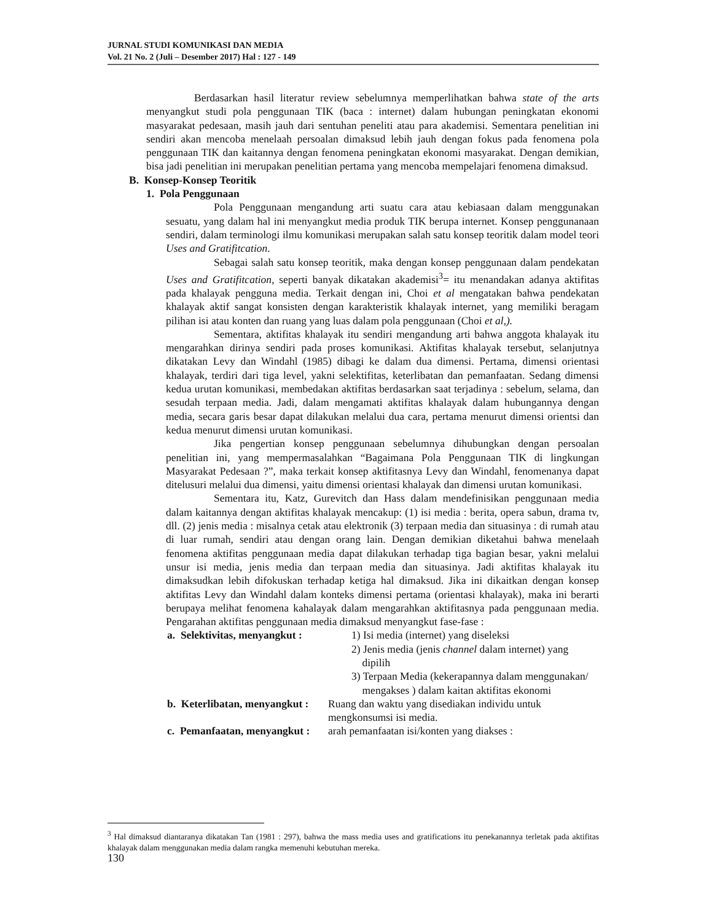JURNAL STUDI KOMUNIKASI DAN MEDIA
Vol. 21 No. 2 (Juli – Desember 2017) Hal : 127 - 149
Berdasarkan hasil literatur review sebelumnya memperlihatkan bahwa state of the arts menyangkut studi pola penggunaan TIK (baca : internet) dalam hubungan peningkatan ekonomi masyarakat pedesaan, masih jauh dari sentuhan peneliti atau para akademisi. Sementara penelitian ini sendiri akan mencoba menelaah persoalan dimaksud lebih jauh dengan fokus pada fenomena pola penggunaan TIK dan kaitannya dengan fenomena peningkatan ekonomi masyarakat. Dengan demikian, bisa jadi penelitian ini merupakan penelitian pertama yang mencoba mempelajari fenomena dimaksud.
B. Konsep-Konsep Teoritik
1. Pola Penggunaan
Pola Penggunaan mengandung arti suatu cara atau kebiasaan dalam menggunakan sesuatu, yang dalam hal ini menyangkut media produk TIK berupa internet. Konsep penggunanaan sendiri, dalam terminologi ilmu komunikasi merupakan salah satu konsep teoritik dalam model teori Uses and Gratifitcation.
Sebagai salah satu konsep teoritik, maka dengan konsep penggunaan dalam pendekatan Uses and Gratifitcation, seperti banyak dikatakan akademisi<sup>3</sup>= itu menandakan adanya aktifitas pada khalayak pengguna media. Terkait dengan ini, Choi et al mengatakan bahwa pendekatan khalayak aktif sangat konsisten dengan karakteristik khalayak internet, yang memiliki beragam pilihan isi atau konten dan ruang yang luas dalam pola penggunaan (Choi et al,).
Sementara, aktifitas khalayak itu sendiri mengandung arti bahwa anggota khalayak itu mengarahkan dirinya sendiri pada proses komunikasi. Aktifitas khalayak tersebut, selanjutnya dikatakan Levy dan Windahl (1985) dibagi ke dalam dua dimensi. Pertama, dimensi orientasi khalayak, terdiri dari tiga level, yakni selektifitas, keterlibatan dan pemanfaatan. Sedang dimensi kedua urutan komunikasi, membedakan aktifitas berdasarkan saat terjadinya : sebelum, selama, dan sesudah terpaan media. Jadi, dalam mengamati aktifitas khalayak dalam hubungannya dengan media, secara garis besar dapat dilakukan melalui dua cara, pertama menurut dimensi orientsi dan kedua menurut dimensi urutan komunikasi.
Jika pengertian konsep penggunaan sebelumnya dihubungkan dengan persoalan penelitian ini, yang mempermasalahkan “Bagaimana Pola Penggunaan TIK di lingkungan Masyarakat Pedesaan ?”, maka terkait konsep aktifitasnya Levy dan Windahl, fenomenanya dapat ditelusuri melalui dua dimensi, yaitu dimensi orientasi khalayak dan dimensi urutan komunikasi.
Sementara itu, Katz, Gurevitch dan Hass dalam mendefinisikan penggunaan media dalam kaitannya dengan aktifitas khalayak mencakup: (1) isi media : berita, opera sabun, drama tv, dll. (2) jenis media : misalnya cetak atau elektronik (3) terpaan media dan situasinya : di rumah atau di luar rumah, sendiri atau dengan orang lain. Dengan demikian diketahui bahwa menelaah fenomena aktifitas penggunaan media dapat dilakukan terhadap tiga bagian besar, yakni melalui unsur isi media, jenis media dan terpaan media dan situasinya. Jadi aktifitas khalayak itu dimaksudkan lebih difokuskan terhadap ketiga hal dimaksud. Jika ini dikaitkan dengan konsep aktifitas Levy dan Windahl dalam konteks dimensi pertama (orientasi khalayak), maka ini berarti berupaya melihat fenomena kahalayak dalam mengarahkan aktifitasnya pada penggunaan media. Pengarahan aktifitas penggunaan media dimaksud menyangkut fase-fase :
a. Selektivitas, menyangkut : 1) Isi media (internet) yang diseleksi
2) Jenis media (jenis channel dalam internet) yang
dipilih
3) Terpaan Media (kekerapannya dalam menggunakan/
mengakses ) dalam kaitan aktifitas ekonomi
b. Keterlibatan, menyangkut : Ruang dan waktu yang disediakan individu untuk
mengkonsumsi isi media.
c. Pemanfaatan, menyangkut : arah pemanfaatan isi/konten yang diakses :
<sup>3</sup> Hal dimaksud diantaranya dikatakan Tan (1981 : 297), bahwa the mass media uses and gratifications itu penekanannya terletak pada aktifitas khalayak dalam menggunakan media dalam rangka memenuhi kebutuhan mereka.
130